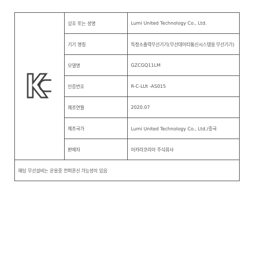| | 상호 또는 성명 | Lumi United Technology Co., Ltd. |
| | 기기 명칭 | 특정소출력무선기기(무선데이터통신시스템용 무선기기) |
| | 모델명 | GZCGQ11LM |
| | 인증번호 | R-C-LUt -AS015 |
| | 제조연월 | 2020.07 |
| | 제조국가 | Lumi United Technology Co., Ltd./중국 |
| | 판매자 | 아카라코리아 주식회사 |
| 해당 무선설비는 운용중 전파혼신 가능성이 있음 | | |